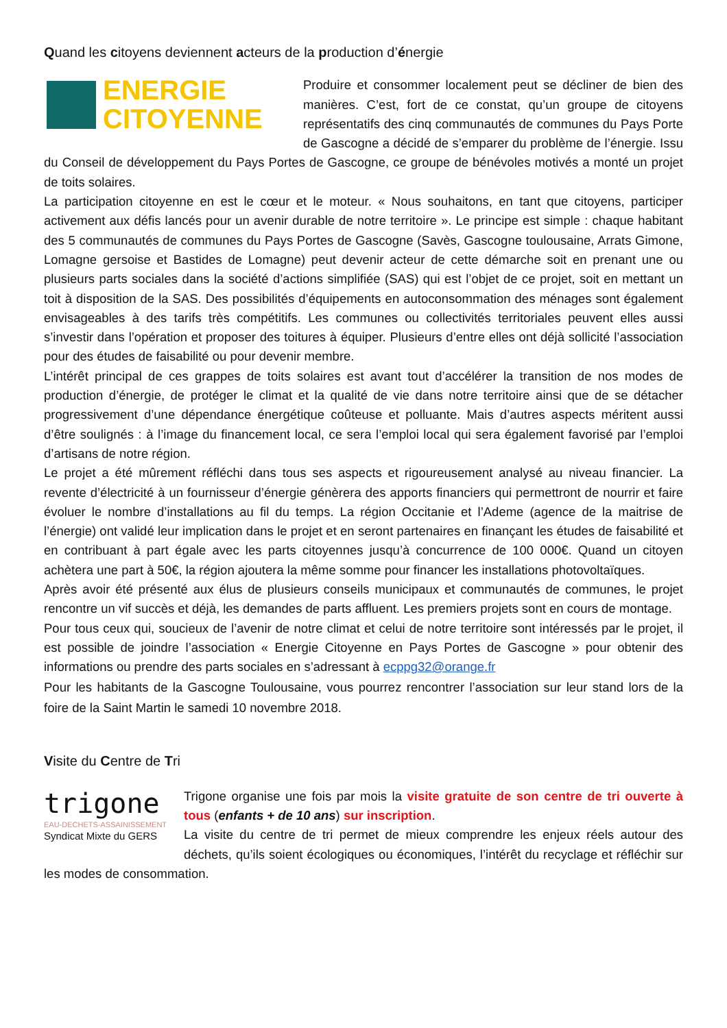Quand les citoyens deviennent acteurs de la production d’énergie
ENERGIE
CITOYENNE
Produire et consommer localement peut se décliner de bien des manières. C’est, fort de ce constat, qu’un groupe de citoyens représentatifs des cinq communautés de communes du Pays Porte de Gascogne a décidé de s’emparer du problème de l’énergie. Issu du Conseil de développement du Pays Portes de Gascogne, ce groupe de bénévoles motivés a monté un projet de toits solaires.
La participation citoyenne en est le cœur et le moteur. « Nous souhaitons, en tant que citoyens, participer activement aux défis lancés pour un avenir durable de notre territoire ». Le principe est simple : chaque habitant des 5 communautés de communes du Pays Portes de Gascogne (Savès, Gascogne toulousaine, Arrats Gimone, Lomagne gersoise et Bastides de Lomagne) peut devenir acteur de cette démarche soit en prenant une ou plusieurs parts sociales dans la société d’actions simplifiée (SAS) qui est l’objet de ce projet, soit en mettant un toit à disposition de la SAS. Des possibilités d’équipements en autoconsommation des ménages sont également envisageables à des tarifs très compétitifs. Les communes ou collectivités territoriales peuvent elles aussi s’investir dans l’opération et proposer des toitures à équiper. Plusieurs d’entre elles ont déjà sollicité l’association pour des études de faisabilité ou pour devenir membre.
L’intérêt principal de ces grappes de toits solaires est avant tout d’accélérer la transition de nos modes de production d’énergie, de protéger le climat et la qualité de vie dans notre territoire ainsi que de se détacher progressivement d’une dépendance énergétique coûteuse et polluante. Mais d’autres aspects méritent aussi d’être soulignés : à l’image du financement local, ce sera l’emploi local qui sera également favorisé par l’emploi d’artisans de notre région.
Le projet a été mûrement réfléchi dans tous ses aspects et rigoureusement analysé au niveau financier. La revente d’électricité à un fournisseur d’énergie génèrera des apports financiers qui permettront de nourrir et faire évoluer le nombre d’installations au fil du temps. La région Occitanie et l’Ademe (agence de la maitrise de l’énergie) ont validé leur implication dans le projet et en seront partenaires en finançant les études de faisabilité et en contribuant à part égale avec les parts citoyennes jusqu’à concurrence de 100 000€. Quand un citoyen achètera une part à 50€, la région ajoutera la même somme pour financer les installations photovoltaïques.
Après avoir été présenté aux élus de plusieurs conseils municipaux et communautés de communes, le projet rencontre un vif succès et déjà, les demandes de parts affluent. Les premiers projets sont en cours de montage.
Pour tous ceux qui, soucieux de l’avenir de notre climat et celui de notre territoire sont intéressés par le projet, il est possible de joindre l’association « Energie Citoyenne en Pays Portes de Gascogne » pour obtenir des informations ou prendre des parts sociales en s’adressant à ecppg32@orange.fr
Pour les habitants de la Gascogne Toulousaine, vous pourrez rencontrer l’association sur leur stand lors de la foire de la Saint Martin le samedi 10 novembre 2018.
Visite du Centre de Tri
trigone
EAU-DECHETS-ASSAINISSEMENT
Syndicat Mixte du GERS
Trigone organise une fois par mois la visite gratuite de son centre de tri ouverte à tous (enfants + de 10 ans) sur inscription.
La visite du centre de tri permet de mieux comprendre les enjeux réels autour des déchets, qu’ils soient écologiques ou économiques, l’intérêt du recyclage et réfléchir sur les modes de consommation.